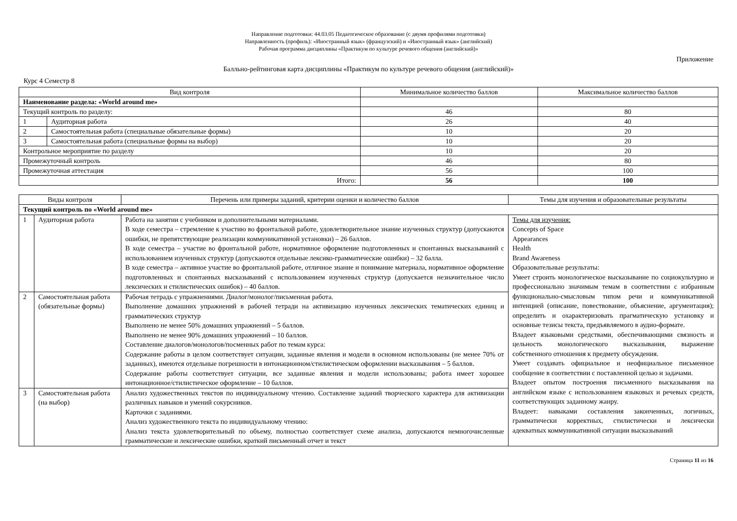Направление подготовки: 44.03.05 Педагогическое образование (с двумя профилями подготовки)
Направленность (профиль): «Иностранный язык» (французский) и «Иностранный язык» (английский)
Рабочая программа дисциплины «Практикум по культуре речевого общения (английский)»
Приложение
Балльно-рейтинговая карта дисциплины «Практикум по культуре речевого общения (английский)»
Курс 4 Семестр 8
| Вид контроля | | Минимальное количество баллов | Максимальное количество баллов |
| --- | --- | --- | --- |
| Наименование раздела: «World around me» | | | |
| Текущий контроль по разделу: | | 46 | 80 |
| 1 | Аудиторная работа | 26 | 40 |
| 2 | Самостоятельная работа (специальные обязательные формы) | 10 | 20 |
| 3 | Самостоятельная работа (специальные формы на выбор) | 10 | 20 |
| Контрольное мероприятие по разделу | | 10 | 20 |
| Промежуточный контроль | | 46 | 80 |
| Промежуточная аттестация | | 56 | 100 |
| Итого: | | 56 | 100 |
| Виды контроля | | Перечень или примеры заданий, критерии оценки и количество баллов | Темы для изучения и образовательные результаты |
| --- | --- | --- | --- |
| Текущий контроль по «World around me» | | | |
| 1 | Аудиторная работа | Работа на занятии с учебником и дополнительными материалами. В ходе семестра – стремление к участию во фронтальной работе, удовлетворительное знание изученных структур (допускаются ошибки, не препятствующие реализации коммуникативной установки) – 26 баллов. В ходе семестра – участие во фронтальной работе, нормативное оформление подготовленных и спонтанных высказываний с использованием изученных структур (допускаются отдельные лексико-грамматические ошибки) – 32 балла. В ходе семестра – активное участие во фронтальной работе, отличное знание и понимание материала, нормативное оформление подготовленных и спонтанных высказываний с использованием изученных структур (допускается незначительное число лексических и стилистических ошибок) – 40 баллов. | Темы для изучения: Concepts of Space Appearances Health Brand Awareness Образовательные результаты: Умеет строить монологическое высказывание по социокультурно и профессионально значимым темам в соответствии с избранным функционально-смысловым типом речи и коммуникативной интенцией (описание, повествование, объяснение, аргументация); определить и охарактеризовать прагматическую установку и основные тезисы текста, предъявляемого в аудио-формате. Владеет языковыми средствами, обеспечивающими связность и цельность монологического высказывания, выражение собственного отношения к предмету обсуждения. Умеет создавать официальное и неофициальное письменное сообщение в соответствии с поставленной целью и задачами. Владеет опытом построения письменного высказывания на английском языке с использованием языковых и речевых средств, соответствующих заданному жанру. Владеет: навыками составления законченных, логичных, грамматически корректных, стилистически и лексически адекватных коммуникативной ситуации высказываний |
| 2 | Самостоятельная работа (обязательные формы) | Рабочая тетрадь с упражнениями. Диалог/монолог/письменная работа. Выполнение домашних упражнений в рабочей тетради на активизацию изученных лексических тематических единиц и грамматических структур Выполнено не менее 50% домашних упражнений – 5 баллов. Выполнено не менее 90% домашних упражнений – 10 баллов. Составление диалогов/монологов/посменных работ по темам курса: Содержание работы в целом соответствует ситуации, заданные явления и модели в основном использованы (не менее 70% от заданных), имеются отдельные погрешности в интонационном/стилистическом оформлении высказывания – 5 баллов. Содержание работы соответствует ситуации, все заданные явления и модели использованы; работа имеет хорошее интонационное/стилистическое оформление – 10 баллов. | |
| 3 | Самостоятельная работа (на выбор) | Анализ художественных текстов по индивидуальному чтению. Составление заданий творческого характера для активизации различных навыков и умений сокурсников. Карточки с заданиями. Анализ художественного текста по индивидуальному чтению: Анализ текста удовлетворительный по объему, полностью соответствует схеме анализа, допускаются немногочисленные грамматические и лексические ошибки, краткий письменный отчет и текст | |
Страница 11 из 16